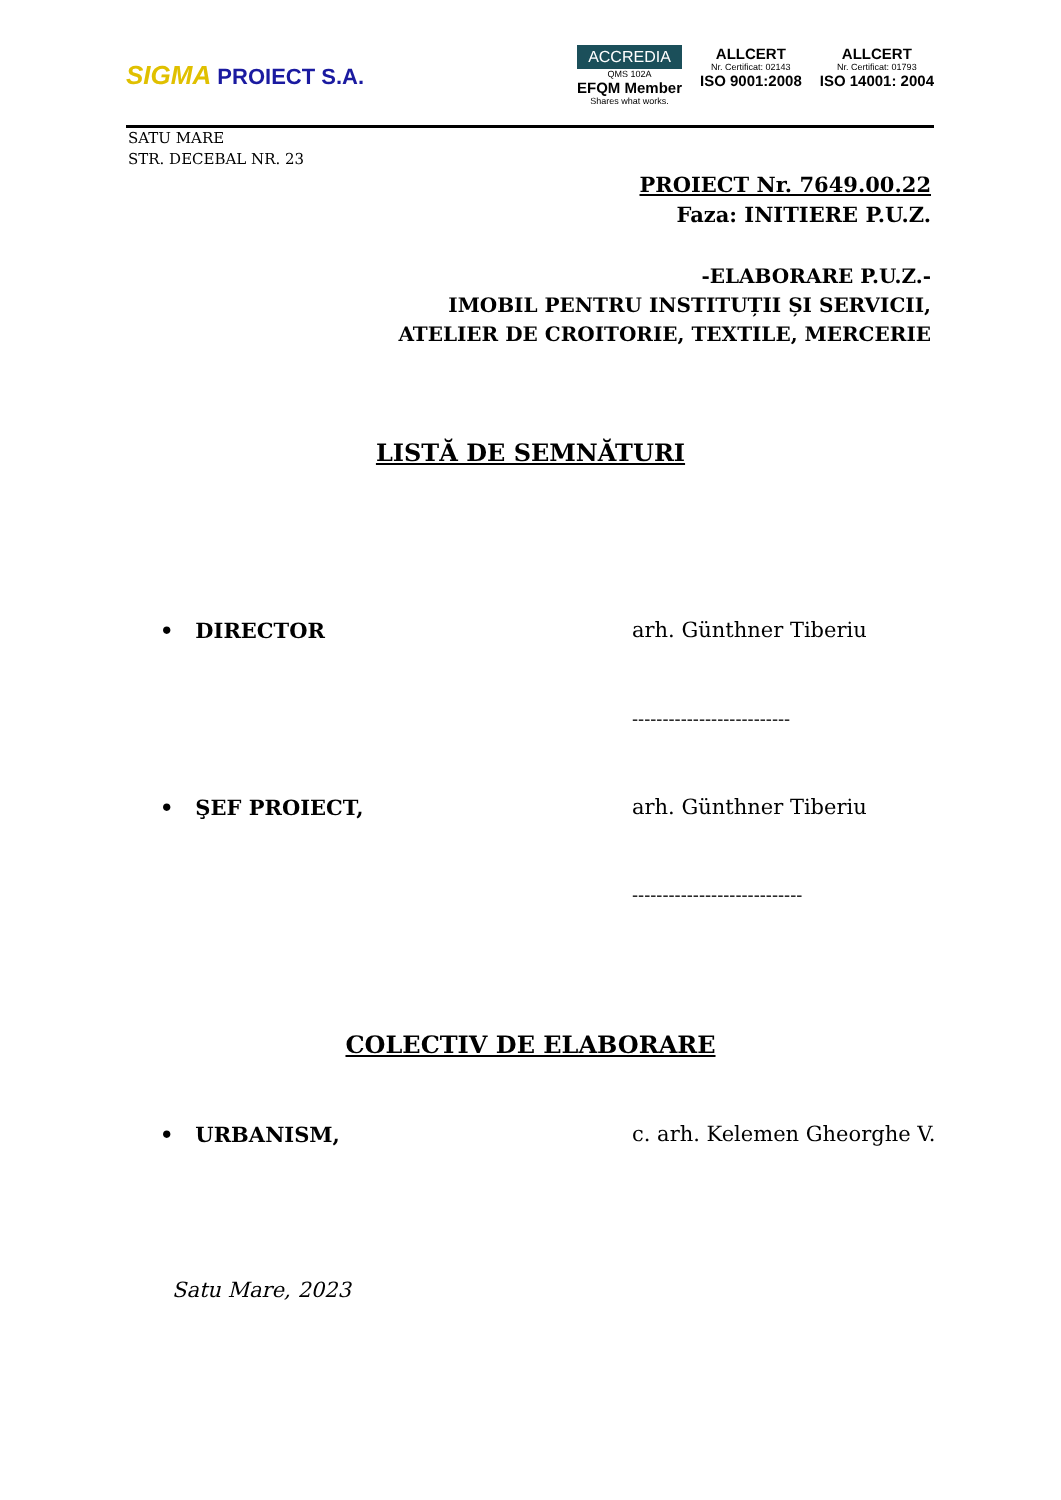SIGMA PROIECT S.A.
ACCREDIA
QMS 102A
EFQM Member
Shares what works.
ALLCERT
Nr. Certificat: 02143
ISO 9001:2008
ALLCERT
Nr. Certificat: 01793
ISO 14001: 2004
SATU MARE
STR. DECEBAL NR. 23
PROIECT Nr. 7649.00.22
Faza: INITIERE P.U.Z.
-ELABORARE P.U.Z.-
IMOBIL PENTRU INSTITUȚII ȘI SERVICII,
ATELIER DE CROITORIE, TEXTILE, MERCERIE
LISTĂ DE SEMNĂTURI
• DIRECTOR arh. Günthner Tiberiu
--------------------------
• ŞEF PROIECT, arh. Günthner Tiberiu
----------------------------
COLECTIV DE ELABORARE
• URBANISM, c. arh. Kelemen Gheorghe V.
Satu Mare, 2023